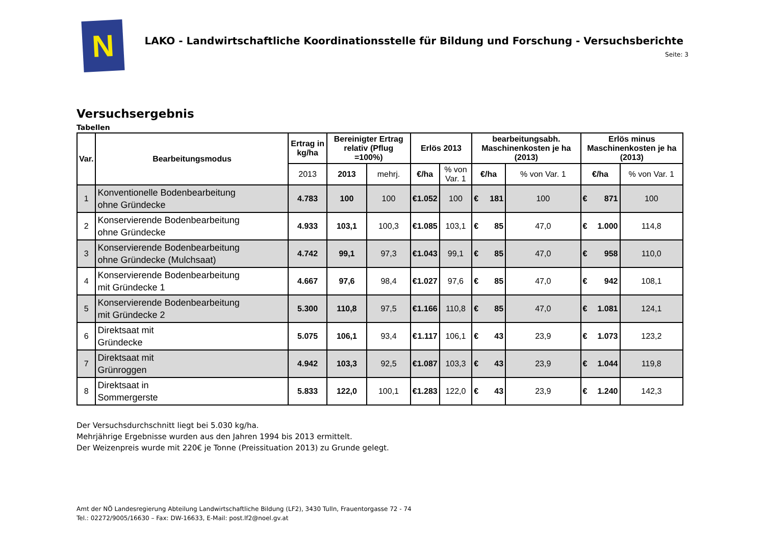N
LAKO - Landwirtschaftliche Koordinationsstelle für Bildung und Forschung - Versuchsberichte
Seite: 3
Versuchsergebnis
Tabellen
| Var. | Bearbeitungsmodus | Ertrag in kg/ha | Bereinigter Ertrag relativ (Pflug =100%) | | Erlös 2013 | | bearbeitungsabh. Maschinenkosten je ha (2013) | | Erlös minus Maschinenkosten je ha (2013) | |
| --- | --- | --- | --- | --- | --- | --- | --- | --- | --- | --- |
| | | 2013 | 2013 | mehrj. | €/ha | % von Var. 1 | €/ha | % von Var. 1 | €/ha | % von Var. 1 |
| 1 | Konventionelle Bodenbearbeitung ohne Gründecke | 4.783 | 100 | 100 | € 1.052 | 100 | € 181 | 100 | € 871 | 100 |
| 2 | Konservierende Bodenbearbeitung ohne Gründecke | 4.933 | 103,1 | 100,3 | € 1.085 | 103,1 | € 85 | 47,0 | € 1.000 | 114,8 |
| 3 | Konservierende Bodenbearbeitung ohne Gründecke (Mulchsaat) | 4.742 | 99,1 | 97,3 | € 1.043 | 99,1 | € 85 | 47,0 | € 958 | 110,0 |
| 4 | Konservierende Bodenbearbeitung mit Gründecke 1 | 4.667 | 97,6 | 98,4 | € 1.027 | 97,6 | € 85 | 47,0 | € 942 | 108,1 |
| 5 | Konservierende Bodenbearbeitung mit Gründecke 2 | 5.300 | 110,8 | 97,5 | € 1.166 | 110,8 | € 85 | 47,0 | € 1.081 | 124,1 |
| 6 | Direktsaat mit Gründecke | 5.075 | 106,1 | 93,4 | € 1.117 | 106,1 | € 43 | 23,9 | € 1.073 | 123,2 |
| 7 | Direktsaat mit Grünroggen | 4.942 | 103,3 | 92,5 | € 1.087 | 103,3 | € 43 | 23,9 | € 1.044 | 119,8 |
| 8 | Direktsaat in Sommergerste | 5.833 | 122,0 | 100,1 | € 1.283 | 122,0 | € 43 | 23,9 | € 1.240 | 142,3 |
Der Versuchsdurchschnitt liegt bei 5.030 kg/ha.
Mehrjährige Ergebnisse wurden aus den Jahren 1994 bis 2013 ermittelt.
Der Weizenpreis wurde mit 220€ je Tonne (Preissituation 2013) zu Grunde gelegt.
Amt der NÖ Landesregierung Abteilung Landwirtschaftliche Bildung (LF2), 3430 Tulln, Frauentorgasse 72 - 74
Tel.: 02272/9005/16630 – Fax: DW-16633, E-Mail: post.lf2@noel.gv.at